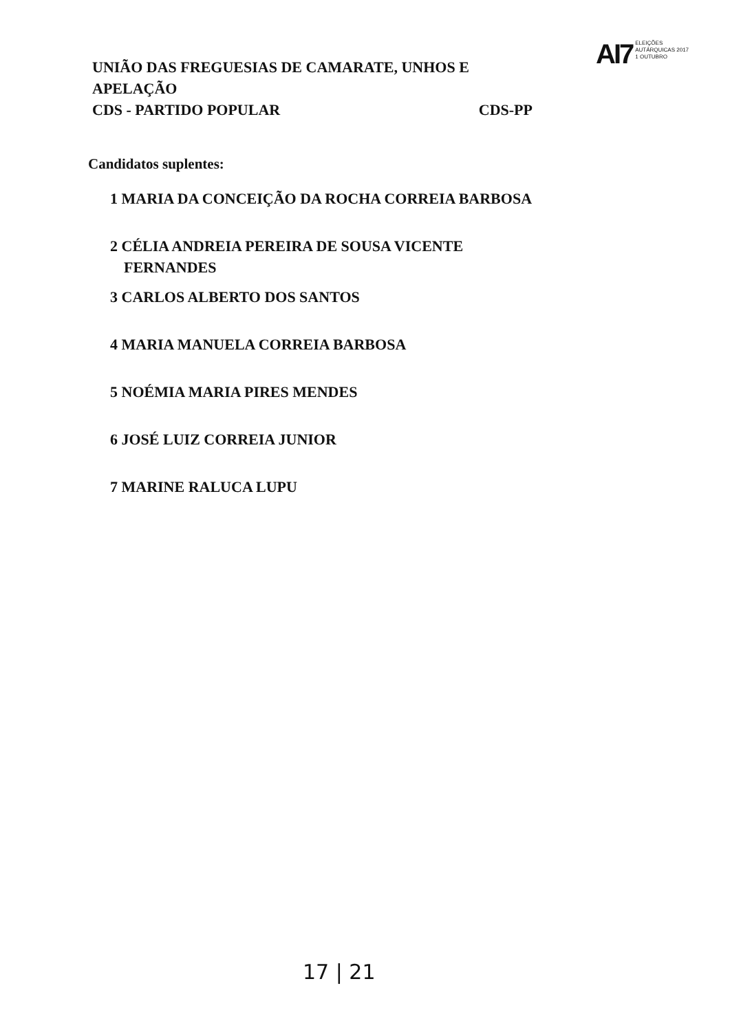UNIÃO DAS FREGUESIAS DE CAMARATE, UNHOS E APELAÇÃO
CDS - PARTIDO POPULAR CDS-PP
AI7 ELEIÇÕES
AUTÁRQUICAS 2017
1 OUTUBRO
Candidatos suplentes:
1 MARIA DA CONCEIÇÃO DA ROCHA CORREIA BARBOSA
2 CÉLIA ANDREIA PEREIRA DE SOUSA VICENTE
FERNANDES
3 CARLOS ALBERTO DOS SANTOS
4 MARIA MANUELA CORREIA BARBOSA
5 NOÉMIA MARIA PIRES MENDES
6 JOSÉ LUIZ CORREIA JUNIOR
7 MARINE RALUCA LUPU
17 | 21